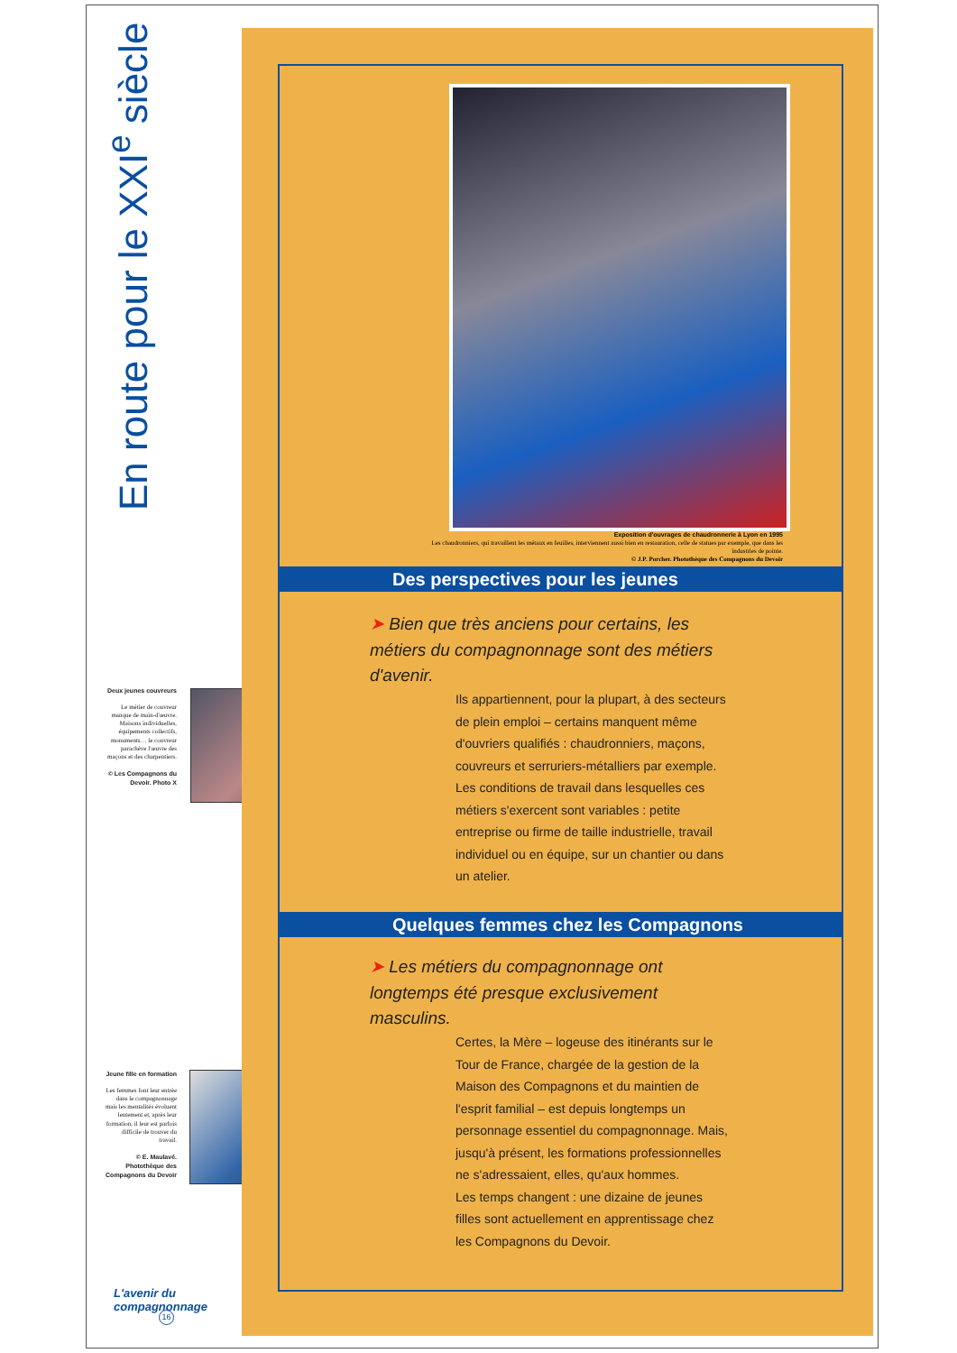En route pour le XXI<sup>e</sup> siècle
Deux jeunes couvreurs
Le métier de couvreur manque de main-d'œuvre. Maisons individuelles, équipements collectifs, monuments… le couvreur parachève l'œuvre des maçons et des charpentiers.
© Les Compagnons du Devoir. Photo X
Jeune fille en formation
Les femmes font leur entrée dans le compagnonnage mais les mentalités évoluent lentement et, après leur formation, il leur est parfois difficile de trouver du travail.
© E. Maulavé. Photothèque des Compagnons du Devoir
L'avenir du compagnonnage
16
Exposition d'ouvrages de chaudronnerie à Lyon en 1995
Les chaudronniers, qui travaillent les métaux en feuilles, interviennent aussi bien en restauration, celle de statues par exemple, que dans les industries de pointe.
© J.P. Porcher. Photothèque des Compagnons du Devoir
Des perspectives pour les jeunes
➤ Bien que très anciens pour certains, les métiers du compagnonnage sont des métiers d'avenir.
Ils appartiennent, pour la plupart, à des secteurs de plein emploi – certains manquent même d'ouvriers qualifiés : chaudronniers, maçons, couvreurs et serruriers-métalliers par exemple. Les conditions de travail dans lesquelles ces métiers s'exercent sont variables : petite entreprise ou firme de taille industrielle, travail individuel ou en équipe, sur un chantier ou dans un atelier.
Quelques femmes chez les Compagnons
➤ Les métiers du compagnonnage ont longtemps été presque exclusivement masculins.
Certes, la Mère – logeuse des itinérants sur le Tour de France, chargée de la gestion de la Maison des Compagnons et du maintien de l'esprit familial – est depuis longtemps un personnage essentiel du compagnonnage. Mais, jusqu'à présent, les formations professionnelles ne s'adressaient, elles, qu'aux hommes.
Les temps changent : une dizaine de jeunes filles sont actuellement en apprentissage chez les Compagnons du Devoir.